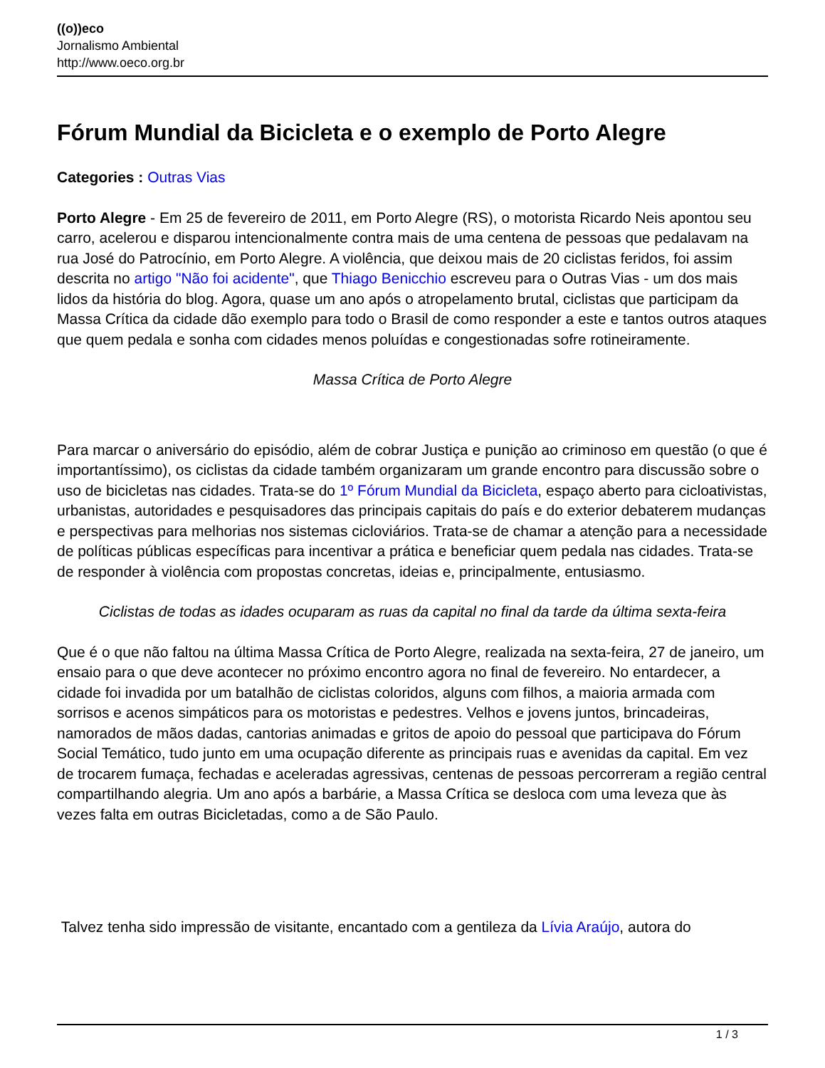((o))eco
Jornalismo Ambiental
http://www.oeco.org.br
Fórum Mundial da Bicicleta e o exemplo de Porto Alegre
Categories : Outras Vias
Porto Alegre - Em 25 de fevereiro de 2011, em Porto Alegre (RS), o motorista Ricardo Neis apontou seu carro, acelerou e disparou intencionalmente contra mais de uma centena de pessoas que pedalavam na rua José do Patrocínio, em Porto Alegre. A violência, que deixou mais de 20 ciclistas feridos, foi assim descrita no artigo "Não foi acidente", que Thiago Benicchio escreveu para o Outras Vias - um dos mais lidos da história do blog. Agora, quase um ano após o atropelamento brutal, ciclistas que participam da Massa Crítica da cidade dão exemplo para todo o Brasil de como responder a este e tantos outros ataques que quem pedala e sonha com cidades menos poluídas e congestionadas sofre rotineiramente.
Massa Crítica de Porto Alegre
Para marcar o aniversário do episódio, além de cobrar Justiça e punição ao criminoso em questão (o que é importantíssimo), os ciclistas da cidade também organizaram um grande encontro para discussão sobre o uso de bicicletas nas cidades. Trata-se do 1º Fórum Mundial da Bicicleta, espaço aberto para cicloativistas, urbanistas, autoridades e pesquisadores das principais capitais do país e do exterior debaterem mudanças e perspectivas para melhorias nos sistemas cicloviários. Trata-se de chamar a atenção para a necessidade de políticas públicas específicas para incentivar a prática e beneficiar quem pedala nas cidades. Trata-se de responder à violência com propostas concretas, ideias e, principalmente, entusiasmo.
Ciclistas de todas as idades ocuparam as ruas da capital no final da tarde da última sexta-feira
Que é o que não faltou na última Massa Crítica de Porto Alegre, realizada na sexta-feira, 27 de janeiro, um ensaio para o que deve acontecer no próximo encontro agora no final de fevereiro. No entardecer, a cidade foi invadida por um batalhão de ciclistas coloridos, alguns com filhos, a maioria armada com sorrisos e acenos simpáticos para os motoristas e pedestres. Velhos e jovens juntos, brincadeiras, namorados de mãos dadas, cantorias animadas e gritos de apoio do pessoal que participava do Fórum Social Temático, tudo junto em uma ocupação diferente as principais ruas e avenidas da capital. Em vez de trocarem fumaça, fechadas e aceleradas agressivas, centenas de pessoas percorreram a região central compartilhando alegria. Um ano após a barbárie, a Massa Crítica se desloca com uma leveza que às vezes falta em outras Bicicletadas, como a de São Paulo.
Talvez tenha sido impressão de visitante, encantado com a gentileza da Lívia Araújo, autora do
1 / 3